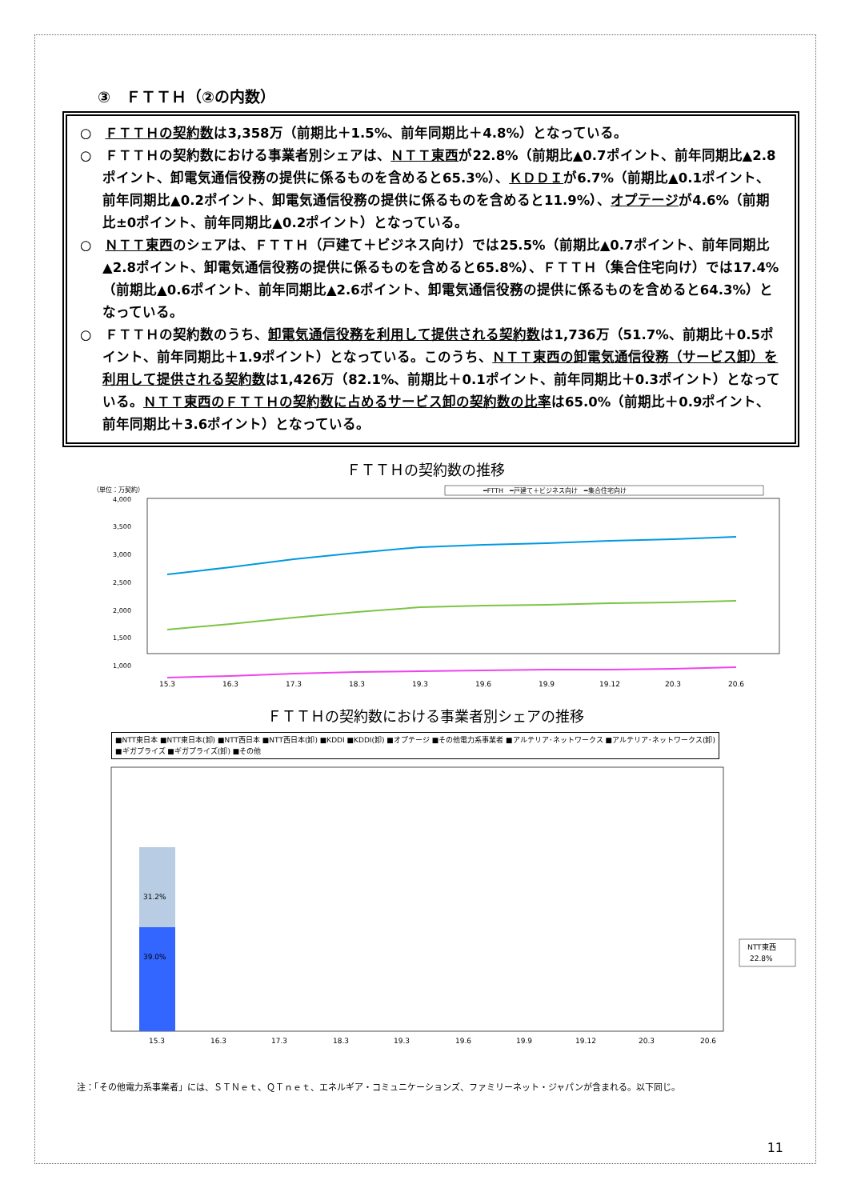③　ＦＴＴＨ（②の内数）
○　ＦＴＴＨの契約数は3,358万（前期比＋1.5%、前年同期比＋4.8%）となっている。
○　ＦＴＴＨの契約数における事業者別シェアは、ＮＴＴ東西が22.8%（前期比▲0.7ポイント、前年同期比▲2.8ポイント、卸電気通信役務の提供に係るものを含めると65.3%）、ＫＤＤＩが6.7%（前期比▲0.1ポイント、前年同期比▲0.2ポイント、卸電気通信役務の提供に係るものを含めると11.9%）、オプテージが4.6%（前期比±0ポイント、前年同期比▲0.2ポイント）となっている。
○　ＮＴＴ東西のシェアは、ＦＴＴＨ（戸建て＋ビジネス向け）では25.5%（前期比▲0.7ポイント、前年同期比▲2.8ポイント、卸電気通信役務の提供に係るものを含めると65.8%）、ＦＴＴＨ（集合住宅向け）では17.4%（前期比▲0.6ポイント、前年同期比▲2.6ポイント、卸電気通信役務の提供に係るものを含めると64.3%）となっている。
○　ＦＴＴＨの契約数のうち、卸電気通信役務を利用して提供される契約数は1,736万（51.7%、前期比＋0.5ポイント、前年同期比＋1.9ポイント）となっている。このうち、ＮＴＴ東西の卸電気通信役務（サービス卸）を利用して提供される契約数は1,426万（82.1%、前期比＋0.1ポイント、前年同期比＋0.3ポイント）となっている。ＮＴＴ東西のＦＴＴＨの契約数に占めるサービス卸の契約数の比率は65.0%（前期比＋0.9ポイント、前年同期比＋3.6ポイント）となっている。
ＦＴＴＨの契約数の推移
（単位：万契約）
━FTTH　━戸建て＋ビジネス向け　━集合住宅向け
4,000
3,500
3,000
2,500
2,000
1,500
1,000
15.3
16.3
17.3
18.3
19.3
19.6
19.9
19.12
20.3
20.6
ＦＴＴＨの契約数における事業者別シェアの推移
■NTT東日本 ■NTT東日本(卸) ■NTT西日本 ■NTT西日本(卸) ■KDDI ■KDDI(卸) ■オプテージ ■その他電力系事業者 ■アルテリア･ネットワークス ■アルテリア･ネットワークス(卸) ■ギガプライズ ■ギガプライズ(卸) ■その他
39.0%
31.2%
NTT東西
22.8%
15.3
16.3
17.3
18.3
19.3
19.6
19.9
19.12
20.3
20.6
注：「その他電力系事業者」には、ＳＴＮｅｔ、ＱＴｎｅｔ、エネルギア・コミュニケーションズ、ファミリーネット・ジャパンが含まれる。以下同じ。
11